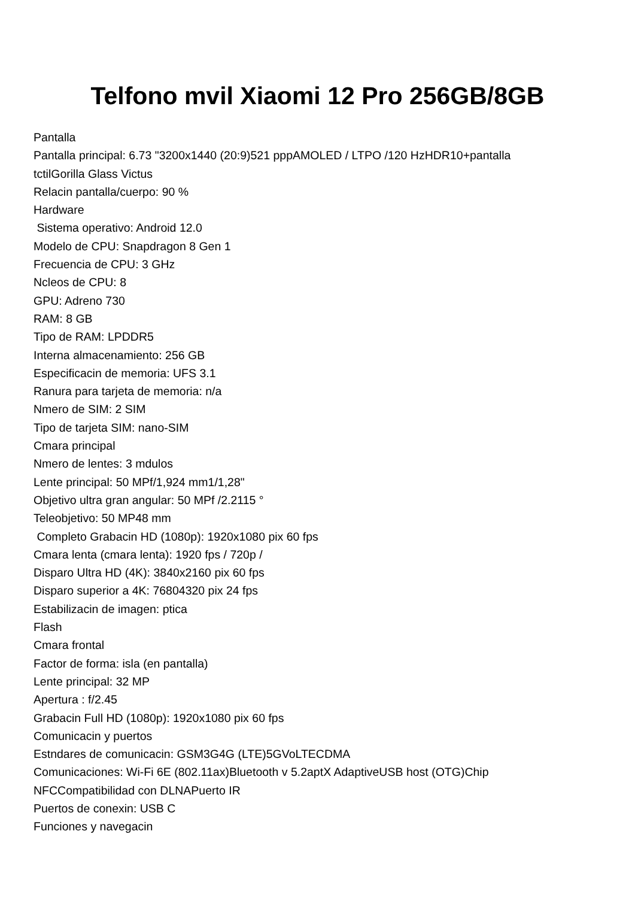Telfono mvil Xiaomi 12 Pro 256GB/8GB
Pantalla
Pantalla principal: 6.73 "3200x1440 (20:9)521 pppAMOLED / LTPO /120 HzHDR10+pantalla
tctilGorilla Glass Victus
Relacin pantalla/cuerpo: 90 %
Hardware
Sistema operativo: Android 12.0
Modelo de CPU: Snapdragon 8 Gen 1
Frecuencia de CPU: 3 GHz
Ncleos de CPU: 8
GPU: Adreno 730
RAM: 8 GB
Tipo de RAM: LPDDR5
Interna almacenamiento: 256 GB
Especificacin de memoria: UFS 3.1
Ranura para tarjeta de memoria: n/a
Nmero de SIM: 2 SIM
Tipo de tarjeta SIM: nano-SIM
Cmara principal
Nmero de lentes: 3 mdulos
Lente principal: 50 MPf/1,924 mm1/1,28"
Objetivo ultra gran angular: 50 MPf /2.2115 °
Teleobjetivo: 50 MP48 mm
Completo Grabacin HD (1080p): 1920x1080 pix 60 fps
Cmara lenta (cmara lenta): 1920 fps / 720p /
Disparo Ultra HD (4K): 3840x2160 pix 60 fps
Disparo superior a 4K: 76804320 pix 24 fps
Estabilizacin de imagen: ptica
Flash
Cmara frontal
Factor de forma: isla (en pantalla)
Lente principal: 32 MP
Apertura : f/2.45
Grabacin Full HD (1080p): 1920x1080 pix 60 fps
Comunicacin y puertos
Estndares de comunicacin: GSM3G4G (LTE)5GVoLTECDMA
Comunicaciones: Wi-Fi 6E (802.11ax)Bluetooth v 5.2aptX AdaptiveUSB host (OTG)Chip
NFCCompatibilidad con DLNAPuerto IR
Puertos de conexin: USB C
Funciones y navegacin